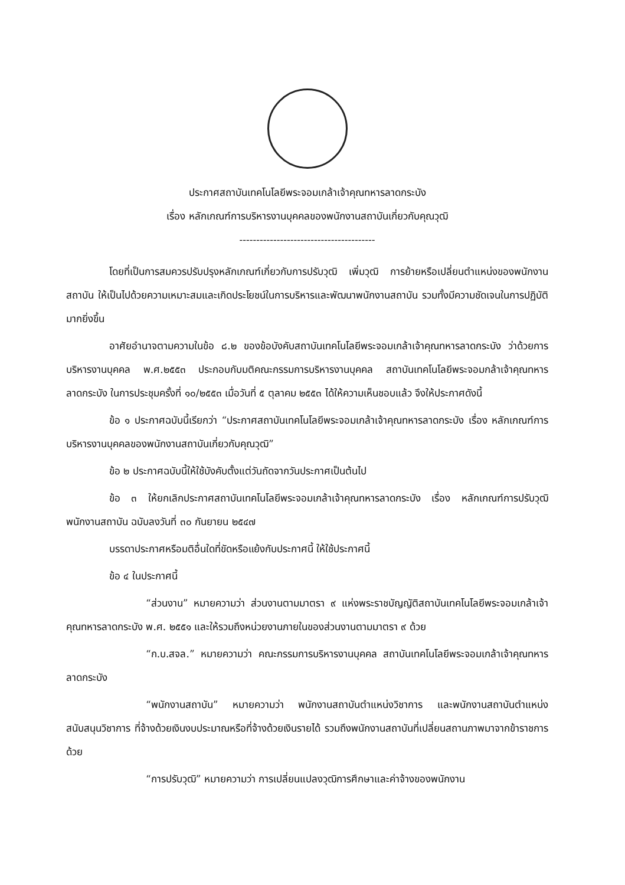ประกาศสถาบันเทคโนโลยีพระจอมเกล้าเจ้าคุณทหารลาดกระบัง
เรื่อง หลักเกณฑ์การบริหารงานบุคคลของพนักงานสถาบันเกี่ยวกับคุณวุฒิ
----------------------------------------
โดยที่เป็นการสมควรปรับปรุงหลักเกณฑ์เกี่ยวกับการปรับวุฒิ เพิ่มวุฒิ การย้ายหรือเปลี่ยนตำแหน่งของพนักงานสถาบัน ให้เป็นไปด้วยความเหมาะสมและเกิดประโยชน์ในการบริหารและพัฒนาพนักงานสถาบัน รวมทั้งมีความชัดเจนในการปฏิบัติมากยิ่งขึ้น
อาศัยอำนาจตามความในข้อ ๘.๒ ของข้อบังคับสถาบันเทคโนโลยีพระจอมเกล้าเจ้าคุณทหารลาดกระบัง ว่าด้วยการบริหารงานบุคคล พ.ศ.๒๕๕๓ ประกอบกับมติคณะกรรมการบริหารงานบุคคล สถาบันเทคโนโลยีพระจอมกล้าเจ้าคุณทหารลาดกระบัง ในการประชุมครั้งที่ ๑๐/๒๕๕๓ เมื่อวันที่ ๕ ตุลาคม ๒๕๕๓ ได้ให้ความเห็นชอบแล้ว จึงให้ประกาศดังนี้
ข้อ ๑ ประกาศฉบับนี้เรียกว่า “ประกาศสถาบันเทคโนโลยีพระจอมเกล้าเจ้าคุณทหารลาดกระบัง เรื่อง หลักเกณฑ์การบริหารงานบุคคลของพนักงานสถาบันเกี่ยวกับคุณวุฒิ”
ข้อ ๒ ประกาศฉบับนี้ให้ใช้บังคับตั้งแต่วันถัดจากวันประกาศเป็นต้นไป
ข้อ ๓ ให้ยกเลิกประกาศสถาบันเทคโนโลยีพระจอมเกล้าเจ้าคุณทหารลาดกระบัง เรื่อง หลักเกณฑ์การปรับวุฒิพนักงานสถาบัน ฉบับลงวันที่ ๓๐ กันยายน ๒๕๔๗
บรรดาประกาศหรือมติอื่นใดที่ขัดหรือแย้งกับประกาศนี้ ให้ใช้ประกาศนี้
ข้อ ๔ ในประกาศนี้
“ส่วนงาน” หมายความว่า ส่วนงานตามมาตรา ๙ แห่งพระราชบัญญัติสถาบันเทคโนโลยีพระจอมเกล้าเจ้าคุณทหารลาดกระบัง พ.ศ. ๒๕๕๑ และให้รวมถึงหน่วยงานภายในของส่วนงานตามมาตรา ๙ ด้วย
“ก.บ.สจล.” หมายความว่า คณะกรรมการบริหารงานบุคคล สถาบันเทคโนโลยีพระจอมเกล้าเจ้าคุณทหารลาดกระบัง
“พนักงานสถาบัน” หมายความว่า พนักงานสถาบันตำแหน่งวิชาการ และพนักงานสถาบันตำแหน่งสนับสนุนวิชาการ ที่จ้างด้วยเงินงบประมาณหรือที่จ้างด้วยเงินรายได้ รวมถึงพนักงานสถาบันที่เปลี่ยนสถานภาพมาจากข้าราชการด้วย
“การปรับวุฒิ” หมายความว่า การเปลี่ยนแปลงวุฒิการศึกษาและค่าจ้างของพนักงาน